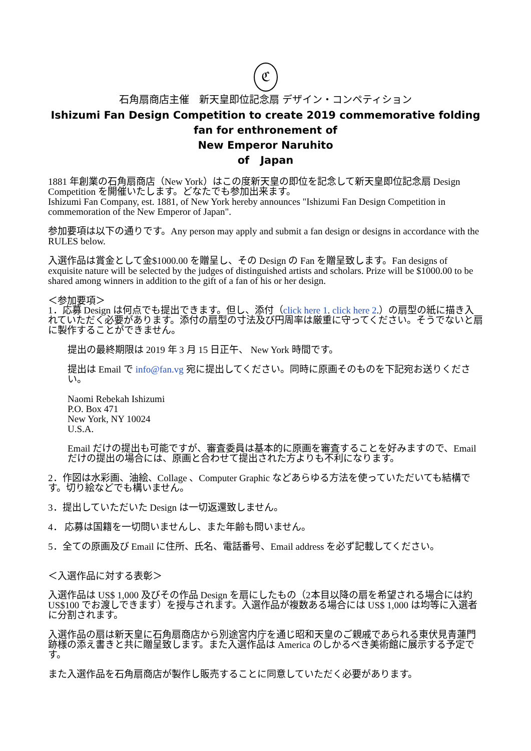ℭ
石角扇商店主催　新天皇即位記念扇 デザイン・コンペティション
Ishizumi Fan Design Competition to create 2019 commemorative folding fan for enthronement of
New Emperor Naruhito
of Japan
1881 年創業の石角扇商店（New York）はこの度新天皇の即位を記念して新天皇即位記念扇 Design Competition を開催いたします。どなたでも参加出来ます。
Ishizumi Fan Company, est. 1881, of New York hereby announces "Ishizumi Fan Design Competition in commemoration of the New Emperor of Japan".
参加要項は以下の通りです。Any person may apply and submit a fan design or designs in accordance with the RULES below.
入選作品は賞金として金$1000.00 を贈呈し、その Design の Fan を贈呈致します。Fan designs of exquisite nature will be selected by the judges of distinguished artists and scholars. Prize will be $1000.00 to be shared among winners in addition to the gift of a fan of his or her design.
＜参加要項＞
1．応募 Design は何点でも提出できます。但し、添付（click here 1. click here 2.）の扇型の紙に描き入れていただく必要があります。添付の扇型の寸法及び円周率は厳重に守ってください。そうでないと扇に製作することができません。
提出の最終期限は 2019 年 3 月 15 日正午、 New York 時間です。
提出は Email で info@fan.vg 宛に提出してください。同時に原画そのものを下記宛お送りください。
Naomi Rebekah Ishizumi
P.O. Box 471
New York, NY 10024
U.S.A.
Email だけの提出も可能ですが、審査委員は基本的に原画を審査することを好みますので、Email だけの提出の場合には、原画と合わせて提出された方よりも不利になります。
2．作図は水彩画、油絵、Collage 、Computer Graphic などあらゆる方法を使っていただいても結構です。切り絵などでも構いません。
3．提出していただいた Design は一切返還致しません。
4． 応募は国籍を一切問いませんし、また年齢も問いません。
5．全ての原画及び Email に住所、氏名、電話番号、Email address を必ず記載してください。
＜入選作品に対する表彰＞
入選作品は US$ 1,000 及びその作品 Design を扇にしたもの（2本目以降の扇を希望される場合には約 US$100 でお渡しできます）を授与されます。入選作品が複数ある場合には US$ 1,000 は均等に入選者に分割されます。
入選作品の扇は新天皇に石角扇商店から別途宮内庁を通じ昭和天皇のご親戚であられる東伏見青蓮門跡様の添え書きと共に贈呈致します。また入選作品は America のしかるべき美術館に展示する予定です。
また入選作品を石角扇商店が製作し販売することに同意していただく必要があります。